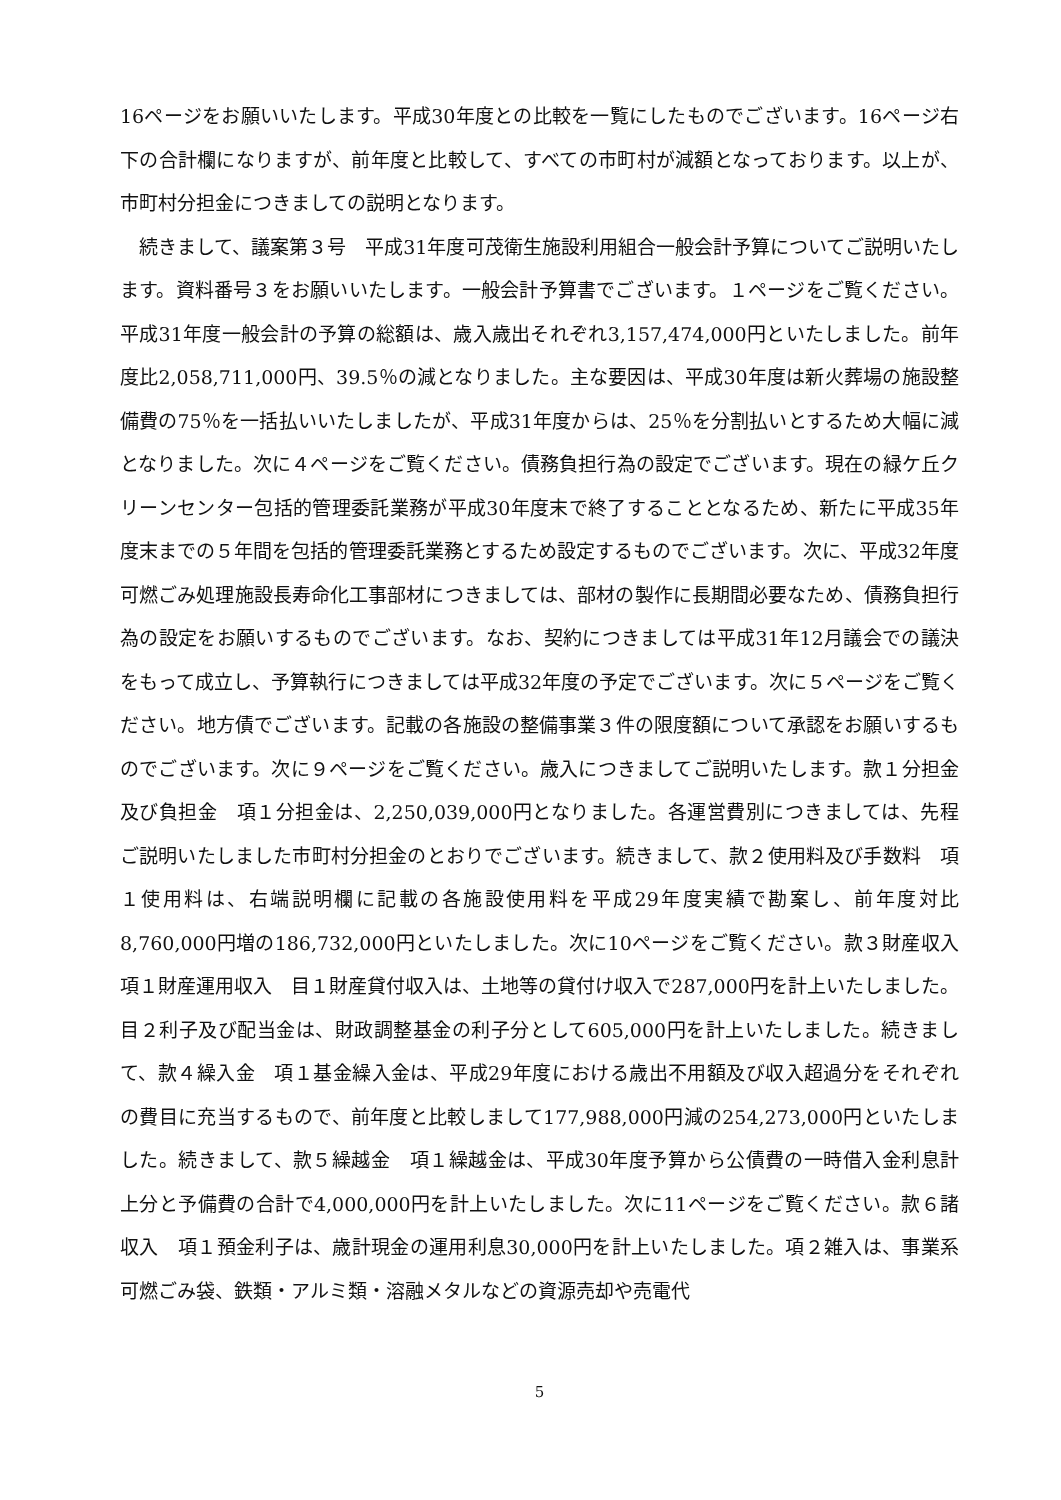16ページをお願いいたします。平成30年度との比較を一覧にしたものでございます。16ページ右下の合計欄になりますが、前年度と比較して、すべての市町村が減額となっております。以上が、市町村分担金につきましての説明となります。
　続きまして、議案第３号　平成31年度可茂衛生施設利用組合一般会計予算についてご説明いたします。資料番号３をお願いいたします。一般会計予算書でございます。１ページをご覧ください。平成31年度一般会計の予算の総額は、歳入歳出それぞれ3,157,474,000円といたしました。前年度比2,058,711,000円、39.5％の減となりました。主な要因は、平成30年度は新火葬場の施設整備費の75％を一括払いいたしましたが、平成31年度からは、25％を分割払いとするため大幅に減となりました。次に４ページをご覧ください。債務負担行為の設定でございます。現在の緑ケ丘クリーンセンター包括的管理委託業務が平成30年度末で終了することとなるため、新たに平成35年度末までの５年間を包括的管理委託業務とするため設定するものでございます。次に、平成32年度可燃ごみ処理施設長寿命化工事部材につきましては、部材の製作に長期間必要なため、債務負担行為の設定をお願いするものでございます。なお、契約につきましては平成31年12月議会での議決をもって成立し、予算執行につきましては平成32年度の予定でございます。次に５ページをご覧ください。地方債でございます。記載の各施設の整備事業３件の限度額について承認をお願いするものでございます。次に９ページをご覧ください。歳入につきましてご説明いたします。款１分担金及び負担金　項１分担金は、2,250,039,000円となりました。各運営費別につきましては、先程ご説明いたしました市町村分担金のとおりでございます。続きまして、款２使用料及び手数料　項１使用料は、右端説明欄に記載の各施設使用料を平成29年度実績で勘案し、前年度対比8,760,000円増の186,732,000円といたしました。次に10ページをご覧ください。款３財産収入　項１財産運用収入　目１財産貸付収入は、土地等の貸付け収入で287,000円を計上いたしました。目２利子及び配当金は、財政調整基金の利子分として605,000円を計上いたしました。続きまして、款４繰入金　項１基金繰入金は、平成29年度における歳出不用額及び収入超過分をそれぞれの費目に充当するもので、前年度と比較しまして177,988,000円減の254,273,000円といたしました。続きまして、款５繰越金　項１繰越金は、平成30年度予算から公債費の一時借入金利息計上分と予備費の合計で4,000,000円を計上いたしました。次に11ページをご覧ください。款６諸収入　項１預金利子は、歳計現金の運用利息30,000円を計上いたしました。項２雑入は、事業系可燃ごみ袋、鉄類・アルミ類・溶融メタルなどの資源売却や売電代
5